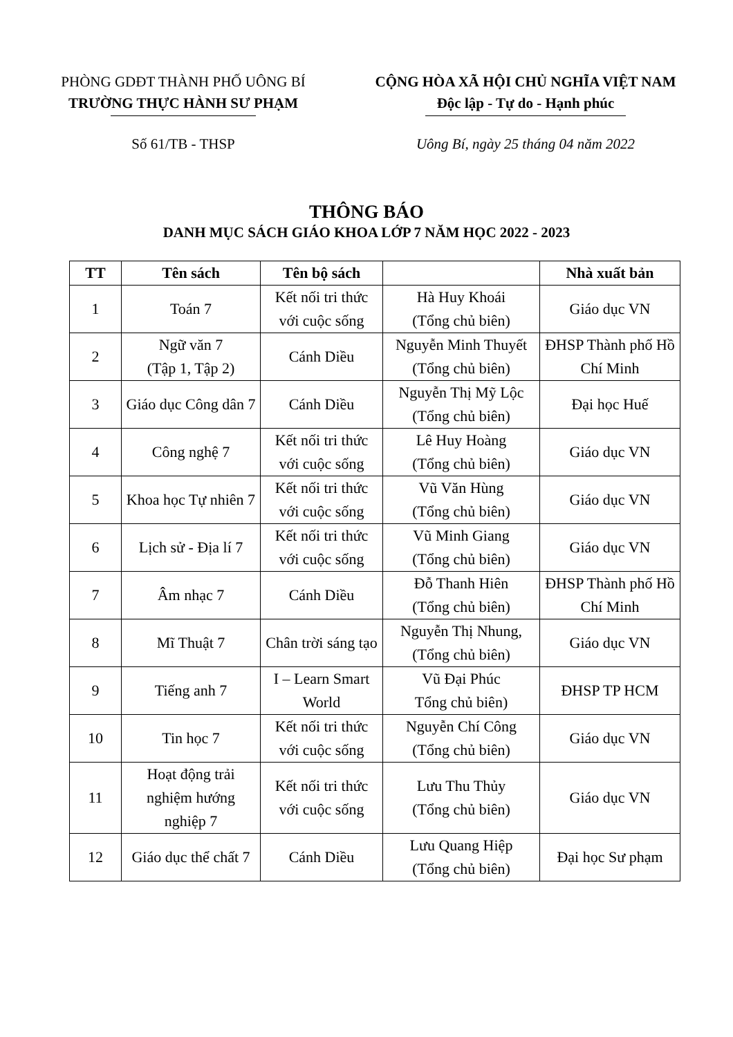PHÒNG GDĐT THÀNH PHỐ UÔNG BÍ
TRƯỜNG THỰC HÀNH SƯ PHẠM
CỘNG HÒA XÃ HỘI CHỦ NGHĨA VIỆT NAM
Độc lập - Tự do - Hạnh phúc
Số 61/TB - THSP Uông Bí, ngày 25 tháng 04 năm 2022
THÔNG BÁO
DANH MỤC SÁCH GIÁO KHOA LỚP 7 NĂM HỌC 2022 - 2023
| TT | Tên sách | Tên bộ sách | | Nhà xuất bản |
| --- | --- | --- | --- | --- |
| 1 | Toán 7 | Kết nối tri thức với cuộc sống | Hà Huy Khoái (Tổng chủ biên) | Giáo dục VN |
| 2 | Ngữ văn 7 (Tập 1, Tập 2) | Cánh Diều | Nguyễn Minh Thuyết (Tổng chủ biên) | ĐHSP Thành phố Hồ Chí Minh |
| 3 | Giáo dục Công dân 7 | Cánh Diều | Nguyễn Thị Mỹ Lộc (Tổng chủ biên) | Đại học Huế |
| 4 | Công nghệ 7 | Kết nối tri thức với cuộc sống | Lê Huy Hoàng (Tổng chủ biên) | Giáo dục VN |
| 5 | Khoa học Tự nhiên 7 | Kết nối tri thức với cuộc sống | Vũ Văn Hùng (Tổng chủ biên) | Giáo dục VN |
| 6 | Lịch sử - Địa lí 7 | Kết nối tri thức với cuộc sống | Vũ Minh Giang (Tổng chủ biên) | Giáo dục VN |
| 7 | Âm nhạc 7 | Cánh Diều | Đỗ Thanh Hiên (Tổng chủ biên) | ĐHSP Thành phố Hồ Chí Minh |
| 8 | Mĩ Thuật 7 | Chân trời sáng tạo | Nguyễn Thị Nhung, (Tổng chủ biên) | Giáo dục VN |
| 9 | Tiếng anh 7 | I – Learn Smart World | Vũ Đại Phúc Tổng chủ biên) | ĐHSP TP HCM |
| 10 | Tin học 7 | Kết nối tri thức với cuộc sống | Nguyễn Chí Công (Tổng chủ biên) | Giáo dục VN |
| 11 | Hoạt động trải nghiệm hướng nghiệp 7 | Kết nối tri thức với cuộc sống | Lưu Thu Thủy (Tổng chủ biên) | Giáo dục VN |
| 12 | Giáo dục thể chất 7 | Cánh Diều | Lưu Quang Hiệp (Tổng chủ biên) | Đại học Sư phạm |